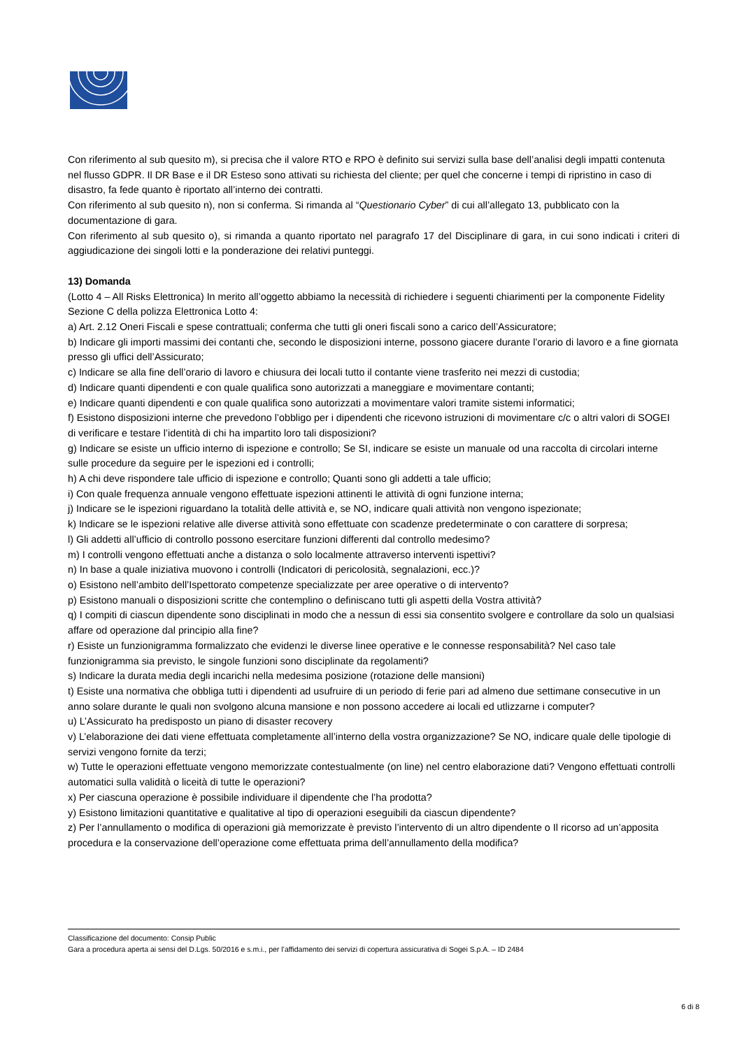Con riferimento al sub quesito m), si precisa che il valore RTO e RPO è definito sui servizi sulla base dell’analisi degli impatti contenuta nel flusso GDPR. Il DR Base e il DR Esteso sono attivati su richiesta del cliente; per quel che concerne i tempi di ripristino in caso di disastro, fa fede quanto è riportato all’interno dei contratti.
Con riferimento al sub quesito n), non si conferma. Si rimanda al “Questionario Cyber” di cui all’allegato 13, pubblicato con la documentazione di gara.
Con riferimento al sub quesito o), si rimanda a quanto riportato nel paragrafo 17 del Disciplinare di gara, in cui sono indicati i criteri di aggiudicazione dei singoli lotti e la ponderazione dei relativi punteggi.
13) Domanda
(Lotto 4 – All Risks Elettronica) In merito all’oggetto abbiamo la necessità di richiedere i seguenti chiarimenti per la componente Fidelity Sezione C della polizza Elettronica Lotto 4:
a) Art. 2.12 Oneri Fiscali e spese contrattuali; conferma che tutti gli oneri fiscali sono a carico dell’Assicuratore;
b) Indicare gli importi massimi dei contanti che, secondo le disposizioni interne, possono giacere durante l’orario di lavoro e a fine giornata presso gli uffici dell’Assicurato;
c) Indicare se alla fine dell’orario di lavoro e chiusura dei locali tutto il contante viene trasferito nei mezzi di custodia;
d) Indicare quanti dipendenti e con quale qualifica sono autorizzati a maneggiare e movimentare contanti;
e) Indicare quanti dipendenti e con quale qualifica sono autorizzati a movimentare valori tramite sistemi informatici;
f) Esistono disposizioni interne che prevedono l’obbligo per i dipendenti che ricevono istruzioni di movimentare c/c o altri valori di SOGEI di verificare e testare l’identità di chi ha impartito loro tali disposizioni?
g) Indicare se esiste un ufficio interno di ispezione e controllo; Se SI, indicare se esiste un manuale od una raccolta di circolari interne sulle procedure da seguire per le ispezioni ed i controlli;
h) A chi deve rispondere tale ufficio di ispezione e controllo; Quanti sono gli addetti a tale ufficio;
i) Con quale frequenza annuale vengono effettuate ispezioni attinenti le attività di ogni funzione interna;
j) Indicare se le ispezioni riguardano la totalità delle attività e, se NO, indicare quali attività non vengono ispezionate;
k) Indicare se le ispezioni relative alle diverse attività sono effettuate con scadenze predeterminate o con carattere di sorpresa;
l) Gli addetti all’ufficio di controllo possono esercitare funzioni differenti dal controllo medesimo?
m) I controlli vengono effettuati anche a distanza o solo localmente attraverso interventi ispettivi?
n) In base a quale iniziativa muovono i controlli (Indicatori di pericolosità, segnalazioni, ecc.)?
o) Esistono nell’ambito dell’Ispettorato competenze specializzate per aree operative o di intervento?
p) Esistono manuali o disposizioni scritte che contemplino o definiscano tutti gli aspetti della Vostra attività?
q) I compiti di ciascun dipendente sono disciplinati in modo che a nessun di essi sia consentito svolgere e controllare da solo un qualsiasi affare od operazione dal principio alla fine?
r) Esiste un funzionigramma formalizzato che evidenzi le diverse linee operative e le connesse responsabilità? Nel caso tale funzionigramma sia previsto, le singole funzioni sono disciplinate da regolamenti?
s) Indicare la durata media degli incarichi nella medesima posizione (rotazione delle mansioni)
t) Esiste una normativa che obbliga tutti i dipendenti ad usufruire di un periodo di ferie pari ad almeno due settimane consecutive in un anno solare durante le quali non svolgono alcuna mansione e non possono accedere ai locali ed utlizzarne i computer?
u) L’Assicurato ha predisposto un piano di disaster recovery
v) L’elaborazione dei dati viene effettuata completamente all’interno della vostra organizzazione? Se NO, indicare quale delle tipologie di servizi vengono fornite da terzi;
w) Tutte le operazioni effettuate vengono memorizzate contestualmente (on line) nel centro elaborazione dati? Vengono effettuati controlli automatici sulla validità o liceità di tutte le operazioni?
x) Per ciascuna operazione è possibile individuare il dipendente che l’ha prodotta?
y) Esistono limitazioni quantitative e qualitative al tipo di operazioni eseguibili da ciascun dipendente?
z) Per l’annullamento o modifica di operazioni già memorizzate è previsto l’intervento di un altro dipendente o Il ricorso ad un’apposita procedura e la conservazione dell’operazione come effettuata prima dell’annullamento della modifica?
Classificazione del documento: Consip Public
Gara a procedura aperta ai sensi del D.Lgs. 50/2016 e s.m.i., per l’affidamento dei servizi di copertura assicurativa di Sogei S.p.A. – ID 2484
6 di 8